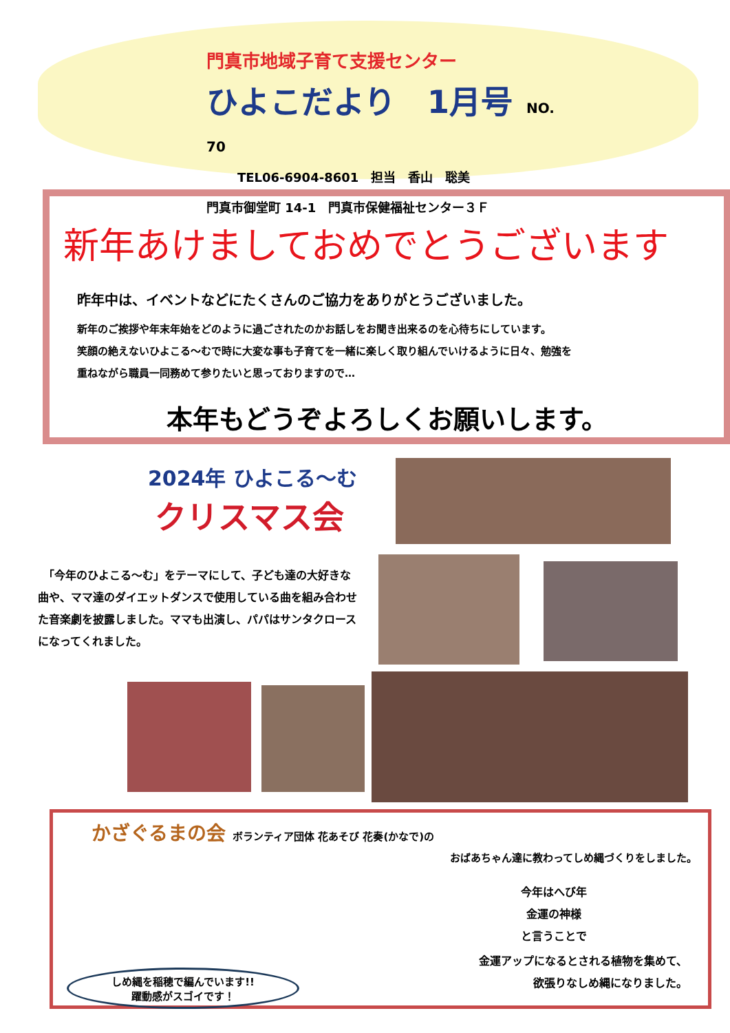門真市地域子育て支援センター
ひよこだより　1月号 NO. 70
TEL06-6904-8601　担当　香山　聡美
門真市御堂町 14-1　門真市保健福祉センター３Ｆ
新年あけましておめでとうございます
昨年中は、イベントなどにたくさんのご協力をありがとうございました。
新年のご挨拶や年末年始をどのように過ごされたのかお話しをお聞き出来るのを心待ちにしています。
笑顔の絶えないひよこる～むで時に大変な事も子育てを一緒に楽しく取り組んでいけるように日々、勉強を
重ねながら職員一同務めて参りたいと思っておりますので…
本年もどうぞよろしくお願いします。
2024年 ひよこる～む
クリスマス会
　「今年のひよこる～む」をテーマにして、子ども達の大好きな曲や、ママ達のダイエットダンスで使用している曲を組み合わせた音楽劇を披露しました。ママも出演し、パパはサンタクロースになってくれました。
かざぐるまの会 ボランティア団体 花あそび 花奏(かなで)の
おばあちゃん達に教わってしめ縄づくりをしました。
今年はへび年
金運の神様
と言うことで
金運アップになるとされる植物を集めて、
欲張りなしめ縄になりました。
しめ縄を稲穂で編んでいます!!
躍動感がスゴイです！